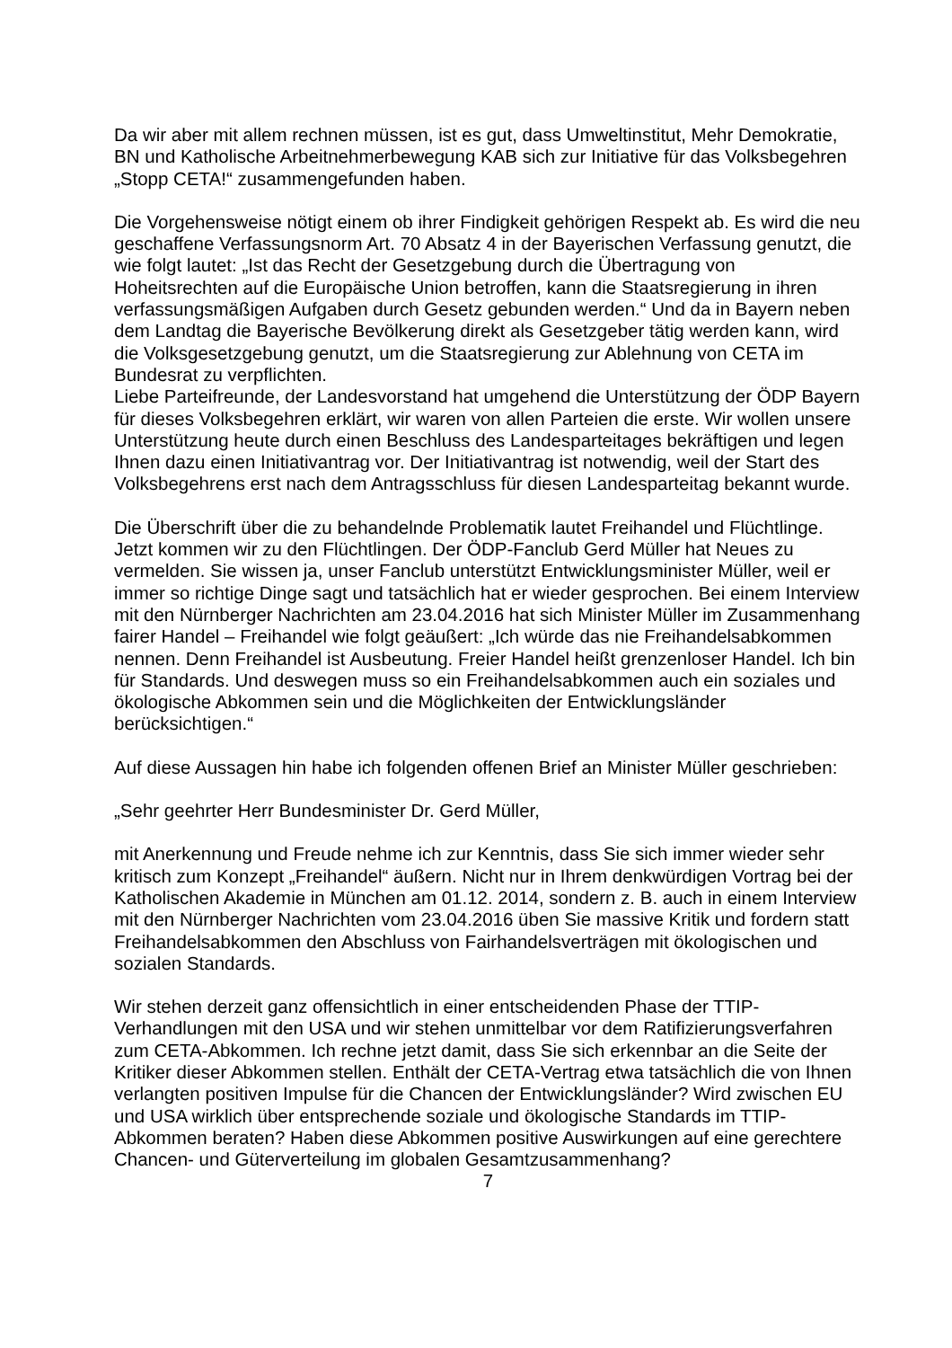Da wir aber mit allem rechnen müssen, ist es gut, dass Umweltinstitut, Mehr Demokratie, BN und Katholische Arbeitnehmerbewegung KAB sich zur Initiative für das Volksbegehren „Stopp CETA!“ zusammengefunden haben.
Die Vorgehensweise nötigt einem ob ihrer Findigkeit gehörigen Respekt ab. Es wird die neu geschaffene Verfassungsnorm Art. 70 Absatz 4 in der Bayerischen Verfassung genutzt, die wie folgt lautet: „Ist das Recht der Gesetzgebung durch die Übertragung von Hoheitsrechten auf die Europäische Union betroffen, kann die Staatsregierung in ihren verfassungsmäßigen Aufgaben durch Gesetz gebunden werden.“ Und da in Bayern neben dem Landtag die Bayerische Bevölkerung direkt als Gesetzgeber tätig werden kann, wird die Volksgesetzgebung genutzt, um die Staatsregierung zur Ablehnung von CETA im Bundesrat zu verpflichten.
Liebe Parteifreunde, der Landesvorstand hat umgehend die Unterstützung der ÖDP Bayern für dieses Volksbegehren erklärt, wir waren von allen Parteien die erste. Wir wollen unsere Unterstützung heute durch einen Beschluss des Landesparteitages bekräftigen und legen Ihnen dazu einen Initiativantrag vor. Der Initiativantrag ist notwendig, weil der Start des Volksbegehrens erst nach dem Antragsschluss für diesen Landesparteitag bekannt wurde.
Die Überschrift über die zu behandelnde Problematik lautet Freihandel und Flüchtlinge. Jetzt kommen wir zu den Flüchtlingen. Der ÖDP-Fanclub Gerd Müller hat Neues zu vermelden. Sie wissen ja, unser Fanclub unterstützt Entwicklungsminister Müller, weil er immer so richtige Dinge sagt und tatsächlich hat er wieder gesprochen. Bei einem Interview mit den Nürnberger Nachrichten am 23.04.2016 hat sich Minister Müller im Zusammenhang fairer Handel – Freihandel wie folgt geäußert: „Ich würde das nie Freihandelsabkommen nennen. Denn Freihandel ist Ausbeutung. Freier Handel heißt grenzenloser Handel. Ich bin für Standards. Und deswegen muss so ein Freihandelsabkommen auch ein soziales und ökologische Abkommen sein und die Möglichkeiten der Entwicklungsländer berücksichtigen.“
Auf diese Aussagen hin habe ich folgenden offenen Brief an Minister Müller geschrieben:
„Sehr geehrter Herr Bundesminister Dr. Gerd Müller,
mit Anerkennung und Freude nehme ich zur Kenntnis, dass Sie sich immer wieder sehr kritisch zum Konzept „Freihandel“ äußern. Nicht nur in Ihrem denkwürdigen Vortrag bei der Katholischen Akademie in München am 01.12. 2014, sondern z. B. auch in einem Interview mit den Nürnberger Nachrichten vom 23.04.2016 üben Sie massive Kritik und fordern statt Freihandelsabkommen den Abschluss von Fairhandelsverträgen mit ökologischen und sozialen Standards.
Wir stehen derzeit ganz offensichtlich in einer entscheidenden Phase der TTIP-Verhandlungen mit den USA und wir stehen unmittelbar vor dem Ratifizierungsverfahren zum CETA-Abkommen. Ich rechne jetzt damit, dass Sie sich erkennbar an die Seite der Kritiker dieser Abkommen stellen. Enthält der CETA-Vertrag etwa tatsächlich die von Ihnen verlangten positiven Impulse für die Chancen der Entwicklungsländer? Wird zwischen EU und USA wirklich über entsprechende soziale und ökologische Standards im TTIP-Abkommen beraten? Haben diese Abkommen positive Auswirkungen auf eine gerechtere Chancen- und Güterverteilung im globalen Gesamtzusammenhang?
7